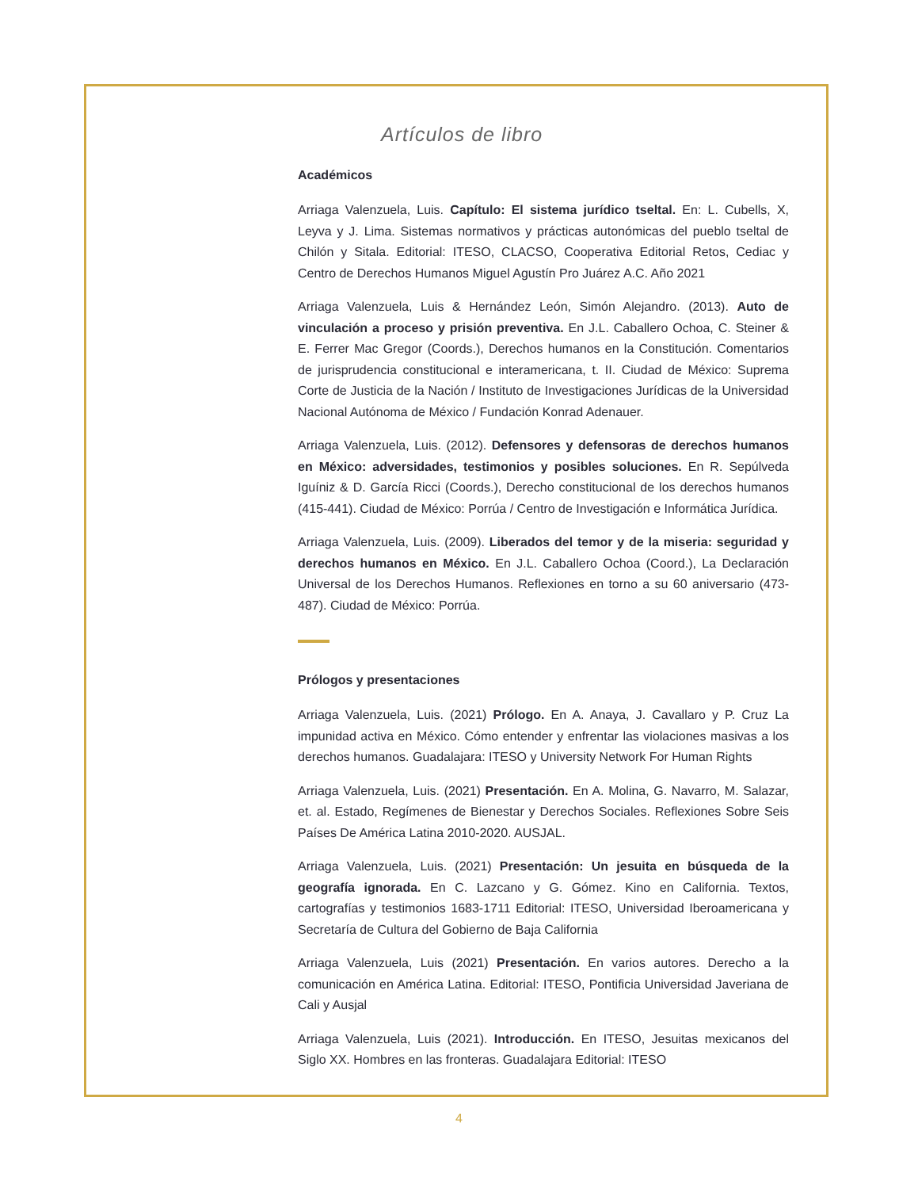Artículos de libro
Académicos
Arriaga Valenzuela, Luis. Capítulo: El sistema jurídico tseltal. En: L. Cubells, X, Leyva y J. Lima. Sistemas normativos y prácticas autonómicas del pueblo tseltal de Chilón y Sitala. Editorial: ITESO, CLACSO, Cooperativa Editorial Retos, Cediac y Centro de Derechos Humanos Miguel Agustín Pro Juárez A.C. Año 2021
Arriaga Valenzuela, Luis & Hernández León, Simón Alejandro. (2013). Auto de vinculación a proceso y prisión preventiva. En J.L. Caballero Ochoa, C. Steiner & E. Ferrer Mac Gregor (Coords.), Derechos humanos en la Constitución. Comentarios de jurisprudencia constitucional e interamericana, t. II. Ciudad de México: Suprema Corte de Justicia de la Nación / Instituto de Investigaciones Jurídicas de la Universidad Nacional Autónoma de México / Fundación Konrad Adenauer.
Arriaga Valenzuela, Luis. (2012). Defensores y defensoras de derechos humanos en México: adversidades, testimonios y posibles soluciones. En R. Sepúlveda Iguíniz & D. García Ricci (Coords.), Derecho constitucional de los derechos humanos (415-441). Ciudad de México: Porrúa / Centro de Investigación e Informática Jurídica.
Arriaga Valenzuela, Luis. (2009). Liberados del temor y de la miseria: seguridad y derechos humanos en México. En J.L. Caballero Ochoa (Coord.), La Declaración Universal de los Derechos Humanos. Reflexiones en torno a su 60 aniversario (473-487). Ciudad de México: Porrúa.
Prólogos y presentaciones
Arriaga Valenzuela, Luis. (2021) Prólogo. En A. Anaya, J. Cavallaro y P. Cruz La impunidad activa en México. Cómo entender y enfrentar las violaciones masivas a los derechos humanos. Guadalajara: ITESO y University Network For Human Rights
Arriaga Valenzuela, Luis. (2021) Presentación. En A. Molina, G. Navarro, M. Salazar, et. al. Estado, Regímenes de Bienestar y Derechos Sociales. Reflexiones Sobre Seis Países De América Latina 2010-2020. AUSJAL.
Arriaga Valenzuela, Luis. (2021) Presentación: Un jesuita en búsqueda de la geografía ignorada. En C. Lazcano y G. Gómez. Kino en California. Textos, cartografías y testimonios 1683-1711 Editorial: ITESO, Universidad Iberoamericana y Secretaría de Cultura del Gobierno de Baja California
Arriaga Valenzuela, Luis (2021) Presentación. En varios autores. Derecho a la comunicación en América Latina. Editorial: ITESO, Pontificia Universidad Javeriana de Cali y Ausjal
Arriaga Valenzuela, Luis (2021). Introducción. En ITESO, Jesuitas mexicanos del Siglo XX. Hombres en las fronteras. Guadalajara Editorial: ITESO
4